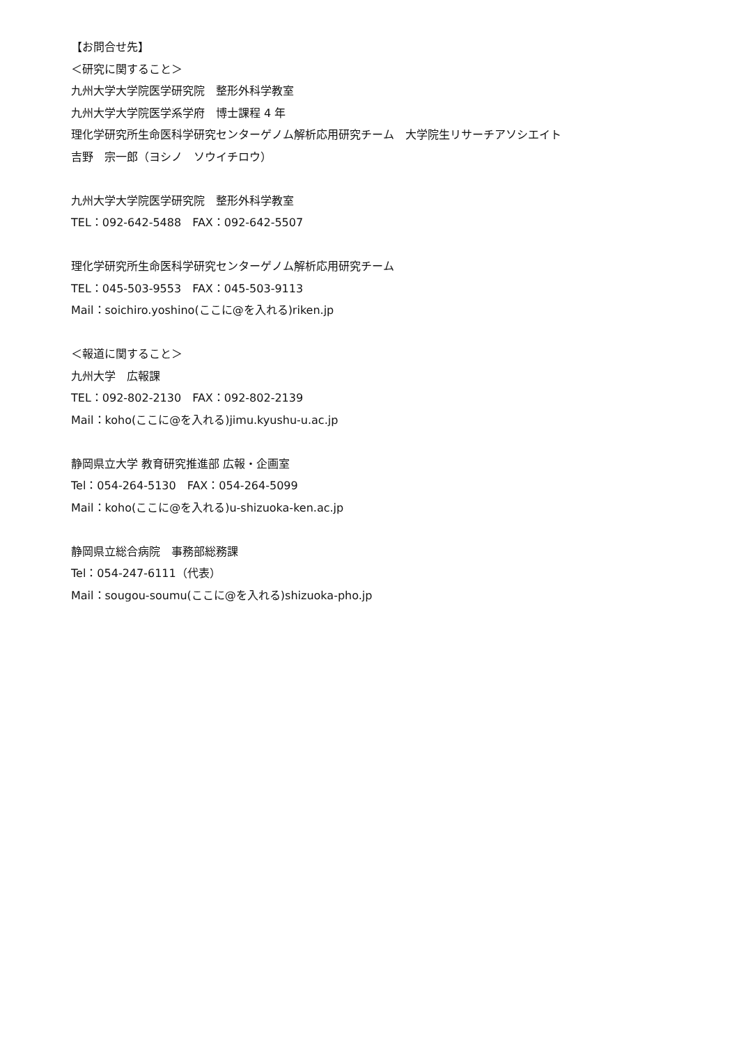【お問合せ先】
＜研究に関すること＞
九州大学大学院医学研究院　整形外科学教室
九州大学大学院医学系学府　博士課程 4 年
理化学研究所生命医科学研究センターゲノム解析応用研究チーム　大学院生リサーチアソシエイト
吉野　宗一郎（ヨシノ　ソウイチロウ）
九州大学大学院医学研究院　整形外科学教室
TEL：092-642-5488　FAX：092-642-5507
理化学研究所生命医科学研究センターゲノム解析応用研究チーム
TEL：045-503-9553　FAX：045-503-9113
Mail：soichiro.yoshino(ここに@を入れる)riken.jp
＜報道に関すること＞
九州大学　広報課
TEL：092-802-2130　FAX：092-802-2139
Mail：koho(ここに@を入れる)jimu.kyushu-u.ac.jp
静岡県立大学 教育研究推進部 広報・企画室
Tel：054-264-5130　FAX：054-264-5099
Mail：koho(ここに@を入れる)u-shizuoka-ken.ac.jp
静岡県立総合病院　事務部総務課
Tel：054-247-6111（代表）
Mail：sougou-soumu(ここに@を入れる)shizuoka-pho.jp